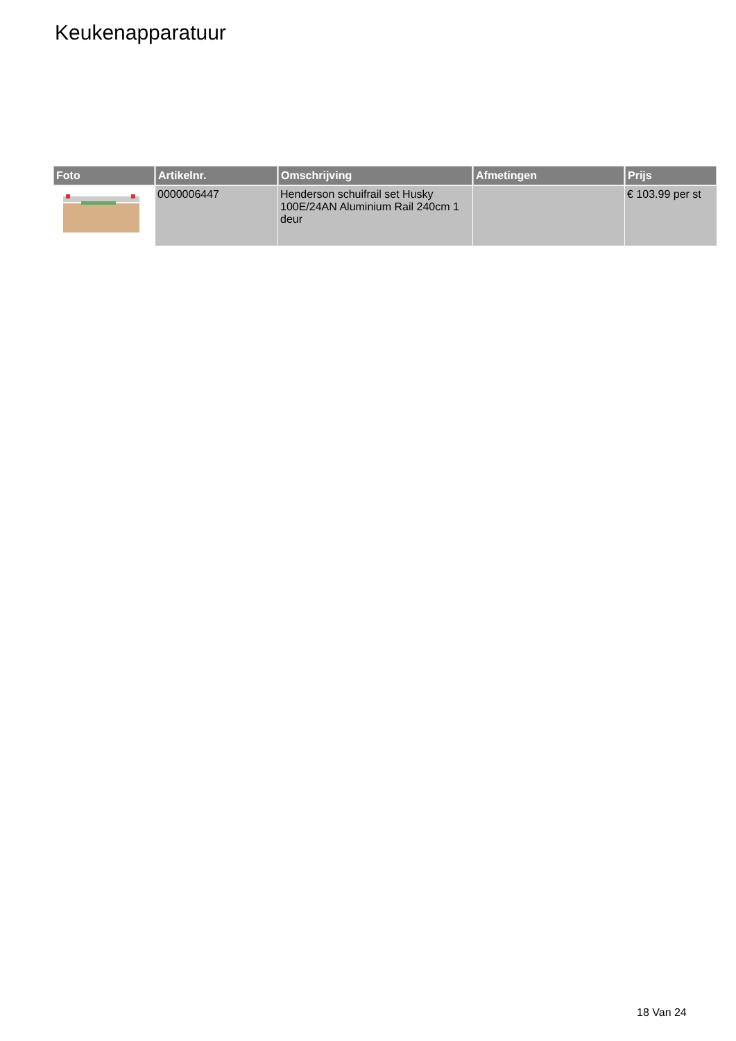Keukenapparatuur
| Foto | Artikelnr. | Omschrijving | Afmetingen | Prijs |
| --- | --- | --- | --- | --- |
| | 0000006447 | Henderson schuifrail set Husky 100E/24AN Aluminium Rail 240cm 1 deur | | € 103.99 per st |
18 Van 24